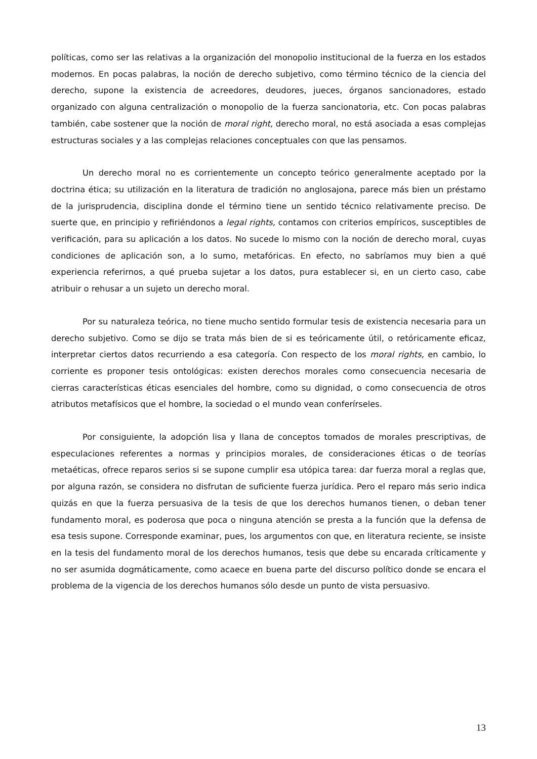políticas, como ser las relativas a la organización del monopolio institucional de la fuerza en los estados modernos. En pocas palabras, la noción de derecho subjetivo, como término técnico de la ciencia del derecho, supone la existencia de acreedores, deudores, jueces, órganos sancionadores, estado organizado con alguna centralización o monopolio de la fuerza sancionatoria, etc. Con pocas palabras también, cabe sostener que la noción de moral right, derecho moral, no está asociada a esas complejas estructuras sociales y a las complejas relaciones conceptuales con que las pensamos.
Un derecho moral no es corrientemente un concepto teórico generalmente aceptado por la doctrina ética; su utilización en la literatura de tradición no anglosajona, parece más bien un préstamo de la jurisprudencia, disciplina donde el término tiene un sentido técnico relativamente preciso. De suerte que, en principio y refiriéndonos a legal rights, contamos con criterios empíricos, susceptibles de verificación, para su aplicación a los datos. No sucede lo mismo con la noción de derecho moral, cuyas condiciones de aplicación son, a lo sumo, metafóricas. En efecto, no sabríamos muy bien a qué experiencia referirnos, a qué prueba sujetar a los datos, pura establecer si, en un cierto caso, cabe atribuir o rehusar a un sujeto un derecho moral.
Por su naturaleza teórica, no tiene mucho sentido formular tesis de existencia necesaria para un derecho subjetivo. Como se dijo se trata más bien de si es teóricamente útil, o retóricamente eficaz, interpretar ciertos datos recurriendo a esa categoría. Con respecto de los moral rights, en cambio, lo corriente es proponer tesis ontológicas: existen derechos morales como consecuencia necesaria de cierras características éticas esenciales del hombre, como su dignidad, o como consecuencia de otros atributos metafísicos que el hombre, la sociedad o el mundo vean conferírseles.
Por consiguiente, la adopción lisa y llana de conceptos tomados de morales prescriptivas, de especulaciones referentes a normas y principios morales, de consideraciones éticas o de teorías metaéticas, ofrece reparos serios si se supone cumplir esa utópica tarea: dar fuerza moral a reglas que, por alguna razón, se considera no disfrutan de suficiente fuerza jurídica. Pero el reparo más serio indica quizás en que la fuerza persuasiva de la tesis de que los derechos humanos tienen, o deban tener fundamento moral, es poderosa que poca o ninguna atención se presta a la función que la defensa de esa tesis supone. Corresponde examinar, pues, los argumentos con que, en literatura reciente, se insiste en la tesis del fundamento moral de los derechos humanos, tesis que debe su encarada críticamente y no ser asumida dogmáticamente, como acaece en buena parte del discurso político donde se encara el problema de la vigencia de los derechos humanos sólo desde un punto de vista persuasivo.
13